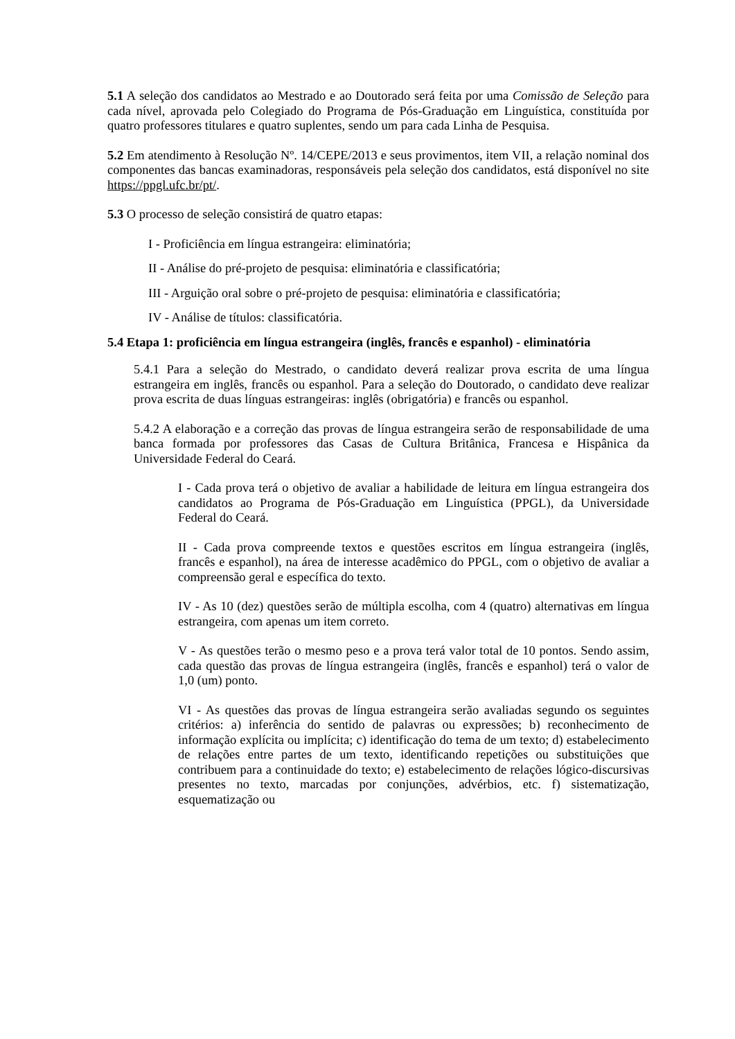5.1 A seleção dos candidatos ao Mestrado e ao Doutorado será feita por uma Comissão de Seleção para cada nível, aprovada pelo Colegiado do Programa de Pós-Graduação em Linguística, constituída por quatro professores titulares e quatro suplentes, sendo um para cada Linha de Pesquisa.
5.2 Em atendimento à Resolução Nº. 14/CEPE/2013 e seus provimentos, item VII, a relação nominal dos componentes das bancas examinadoras, responsáveis pela seleção dos candidatos, está disponível no site https://ppgl.ufc.br/pt/.
5.3 O processo de seleção consistirá de quatro etapas:
I - Proficiência em língua estrangeira: eliminatória;
II - Análise do pré-projeto de pesquisa: eliminatória e classificatória;
III - Arguição oral sobre o pré-projeto de pesquisa: eliminatória e classificatória;
IV - Análise de títulos: classificatória.
5.4 Etapa 1: proficiência em língua estrangeira (inglês, francês e espanhol) - eliminatória
5.4.1 Para a seleção do Mestrado, o candidato deverá realizar prova escrita de uma língua estrangeira em inglês, francês ou espanhol. Para a seleção do Doutorado, o candidato deve realizar prova escrita de duas línguas estrangeiras: inglês (obrigatória) e francês ou espanhol.
5.4.2 A elaboração e a correção das provas de língua estrangeira serão de responsabilidade de uma banca formada por professores das Casas de Cultura Britânica, Francesa e Hispânica da Universidade Federal do Ceará.
I - Cada prova terá o objetivo de avaliar a habilidade de leitura em língua estrangeira dos candidatos ao Programa de Pós-Graduação em Linguística (PPGL), da Universidade Federal do Ceará.
II - Cada prova compreende textos e questões escritos em língua estrangeira (inglês, francês e espanhol), na área de interesse acadêmico do PPGL, com o objetivo de avaliar a compreensão geral e específica do texto.
IV - As 10 (dez) questões serão de múltipla escolha, com 4 (quatro) alternativas em língua estrangeira, com apenas um item correto.
V - As questões terão o mesmo peso e a prova terá valor total de 10 pontos. Sendo assim, cada questão das provas de língua estrangeira (inglês, francês e espanhol) terá o valor de 1,0 (um) ponto.
VI - As questões das provas de língua estrangeira serão avaliadas segundo os seguintes critérios: a) inferência do sentido de palavras ou expressões; b) reconhecimento de informação explícita ou implícita; c) identificação do tema de um texto; d) estabelecimento de relações entre partes de um texto, identificando repetições ou substituições que contribuem para a continuidade do texto; e) estabelecimento de relações lógico-discursivas presentes no texto, marcadas por conjunções, advérbios, etc. f) sistematização, esquematização ou